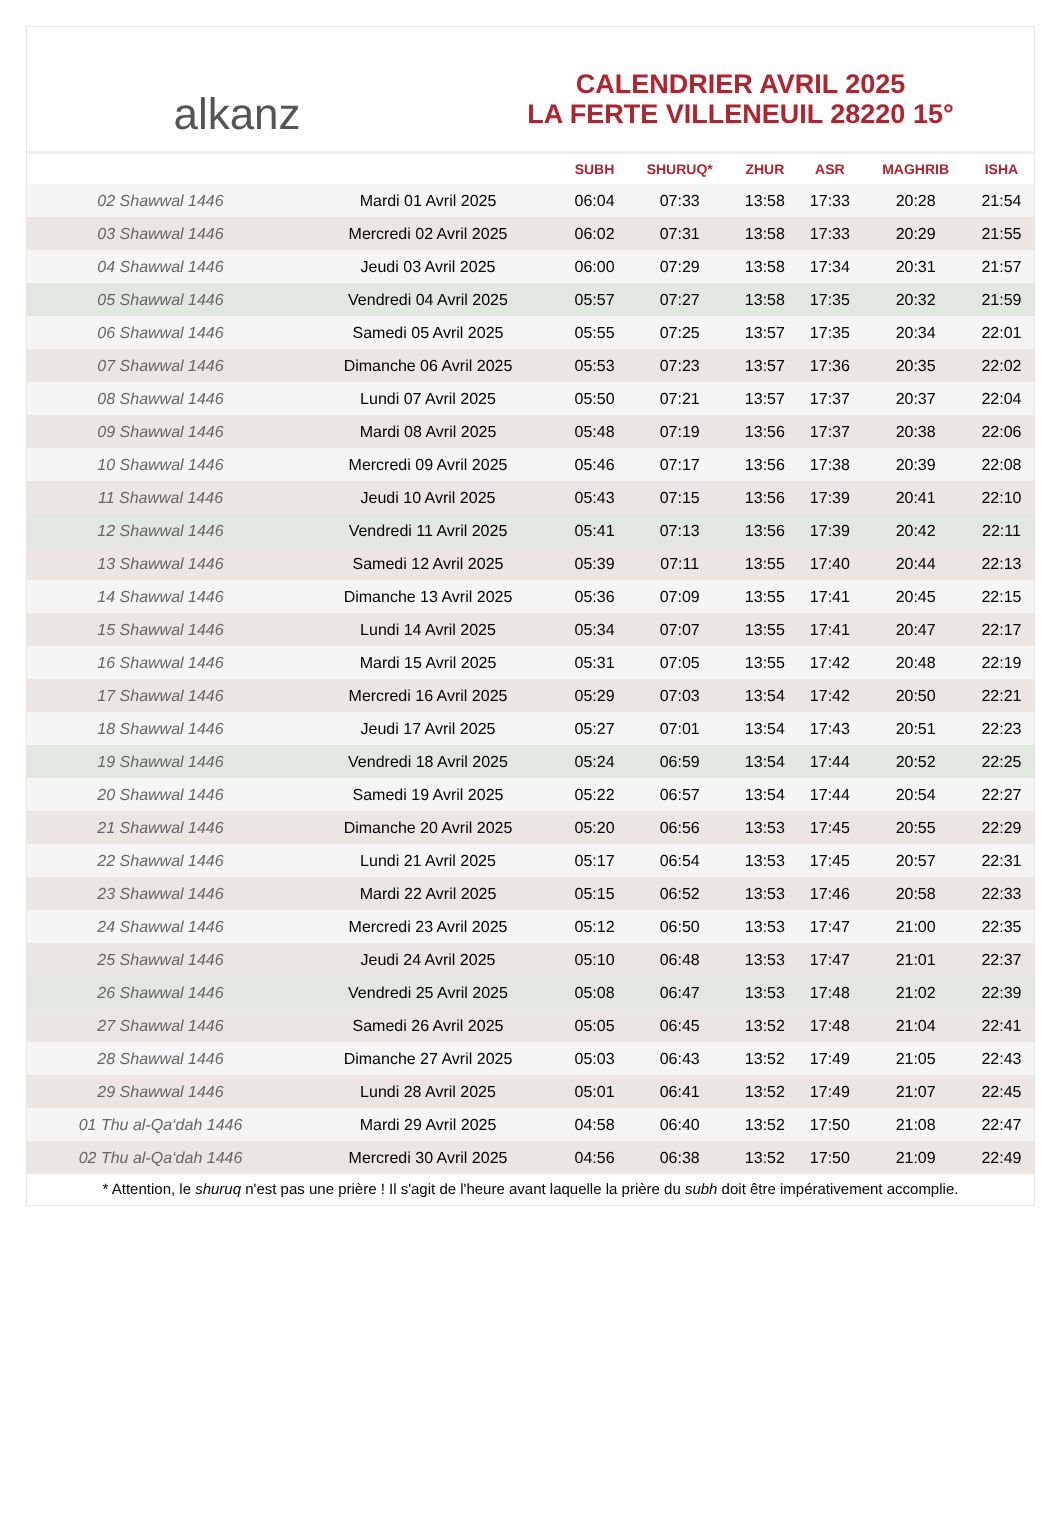alkanz
CALENDRIER AVRIL 2025
LA FERTE VILLENEUIL 28220 15°
| | | SUBH | SHURUQ* | ZHUR | ASR | MAGHRIB | ISHA |
| --- | --- | --- | --- | --- | --- | --- | --- |
| 02 Shawwal 1446 | Mardi 01 Avril 2025 | 06:04 | 07:33 | 13:58 | 17:33 | 20:28 | 21:54 |
| 03 Shawwal 1446 | Mercredi 02 Avril 2025 | 06:02 | 07:31 | 13:58 | 17:33 | 20:29 | 21:55 |
| 04 Shawwal 1446 | Jeudi 03 Avril 2025 | 06:00 | 07:29 | 13:58 | 17:34 | 20:31 | 21:57 |
| 05 Shawwal 1446 | Vendredi 04 Avril 2025 | 05:57 | 07:27 | 13:58 | 17:35 | 20:32 | 21:59 |
| 06 Shawwal 1446 | Samedi 05 Avril 2025 | 05:55 | 07:25 | 13:57 | 17:35 | 20:34 | 22:01 |
| 07 Shawwal 1446 | Dimanche 06 Avril 2025 | 05:53 | 07:23 | 13:57 | 17:36 | 20:35 | 22:02 |
| 08 Shawwal 1446 | Lundi 07 Avril 2025 | 05:50 | 07:21 | 13:57 | 17:37 | 20:37 | 22:04 |
| 09 Shawwal 1446 | Mardi 08 Avril 2025 | 05:48 | 07:19 | 13:56 | 17:37 | 20:38 | 22:06 |
| 10 Shawwal 1446 | Mercredi 09 Avril 2025 | 05:46 | 07:17 | 13:56 | 17:38 | 20:39 | 22:08 |
| 11 Shawwal 1446 | Jeudi 10 Avril 2025 | 05:43 | 07:15 | 13:56 | 17:39 | 20:41 | 22:10 |
| 12 Shawwal 1446 | Vendredi 11 Avril 2025 | 05:41 | 07:13 | 13:56 | 17:39 | 20:42 | 22:11 |
| 13 Shawwal 1446 | Samedi 12 Avril 2025 | 05:39 | 07:11 | 13:55 | 17:40 | 20:44 | 22:13 |
| 14 Shawwal 1446 | Dimanche 13 Avril 2025 | 05:36 | 07:09 | 13:55 | 17:41 | 20:45 | 22:15 |
| 15 Shawwal 1446 | Lundi 14 Avril 2025 | 05:34 | 07:07 | 13:55 | 17:41 | 20:47 | 22:17 |
| 16 Shawwal 1446 | Mardi 15 Avril 2025 | 05:31 | 07:05 | 13:55 | 17:42 | 20:48 | 22:19 |
| 17 Shawwal 1446 | Mercredi 16 Avril 2025 | 05:29 | 07:03 | 13:54 | 17:42 | 20:50 | 22:21 |
| 18 Shawwal 1446 | Jeudi 17 Avril 2025 | 05:27 | 07:01 | 13:54 | 17:43 | 20:51 | 22:23 |
| 19 Shawwal 1446 | Vendredi 18 Avril 2025 | 05:24 | 06:59 | 13:54 | 17:44 | 20:52 | 22:25 |
| 20 Shawwal 1446 | Samedi 19 Avril 2025 | 05:22 | 06:57 | 13:54 | 17:44 | 20:54 | 22:27 |
| 21 Shawwal 1446 | Dimanche 20 Avril 2025 | 05:20 | 06:56 | 13:53 | 17:45 | 20:55 | 22:29 |
| 22 Shawwal 1446 | Lundi 21 Avril 2025 | 05:17 | 06:54 | 13:53 | 17:45 | 20:57 | 22:31 |
| 23 Shawwal 1446 | Mardi 22 Avril 2025 | 05:15 | 06:52 | 13:53 | 17:46 | 20:58 | 22:33 |
| 24 Shawwal 1446 | Mercredi 23 Avril 2025 | 05:12 | 06:50 | 13:53 | 17:47 | 21:00 | 22:35 |
| 25 Shawwal 1446 | Jeudi 24 Avril 2025 | 05:10 | 06:48 | 13:53 | 17:47 | 21:01 | 22:37 |
| 26 Shawwal 1446 | Vendredi 25 Avril 2025 | 05:08 | 06:47 | 13:53 | 17:48 | 21:02 | 22:39 |
| 27 Shawwal 1446 | Samedi 26 Avril 2025 | 05:05 | 06:45 | 13:52 | 17:48 | 21:04 | 22:41 |
| 28 Shawwal 1446 | Dimanche 27 Avril 2025 | 05:03 | 06:43 | 13:52 | 17:49 | 21:05 | 22:43 |
| 29 Shawwal 1446 | Lundi 28 Avril 2025 | 05:01 | 06:41 | 13:52 | 17:49 | 21:07 | 22:45 |
| 01 Thu al-Qa‘dah 1446 | Mardi 29 Avril 2025 | 04:58 | 06:40 | 13:52 | 17:50 | 21:08 | 22:47 |
| 02 Thu al-Qa‘dah 1446 | Mercredi 30 Avril 2025 | 04:56 | 06:38 | 13:52 | 17:50 | 21:09 | 22:49 |
* Attention, le shuruq n'est pas une prière ! Il s'agit de l'heure avant laquelle la prière du subh doit être impérativement accomplie.